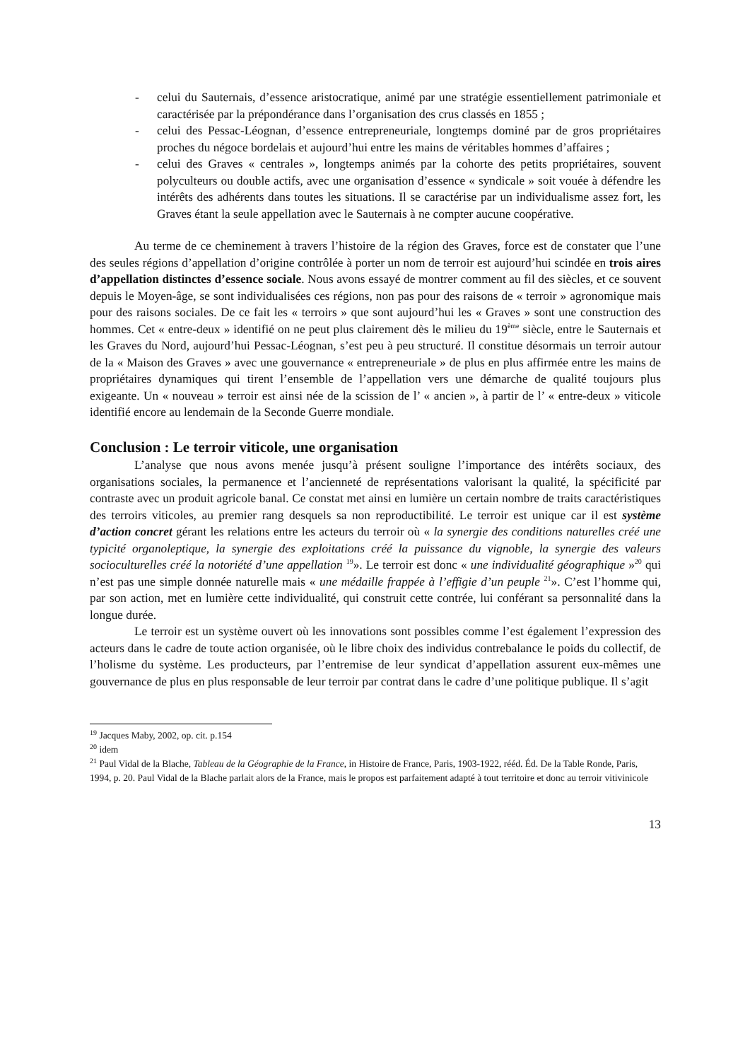- celui du Sauternais, d’essence aristocratique, animé par une stratégie essentiellement patrimoniale et caractérisée par la prépondérance dans l’organisation des crus classés en 1855 ;
- celui des Pessac-Léognan, d’essence entrepreneuriale, longtemps dominé par de gros propriétaires proches du négoce bordelais et aujourd’hui entre les mains de véritables hommes d’affaires ;
- celui des Graves « centrales », longtemps animés par la cohorte des petits propriétaires, souvent polyculteurs ou double actifs, avec une organisation d’essence « syndicale » soit vouée à défendre les intérêts des adhérents dans toutes les situations. Il se caractérise par un individualisme assez fort, les Graves étant la seule appellation avec le Sauternais à ne compter aucune coopérative.
Au terme de ce cheminement à travers l’histoire de la région des Graves, force est de constater que l’une des seules régions d’appellation d’origine contrôlée à porter un nom de terroir est aujourd’hui scindée en trois aires d’appellation distinctes d’essence sociale. Nous avons essayé de montrer comment au fil des siècles, et ce souvent depuis le Moyen-âge, se sont individualisées ces régions, non pas pour des raisons de « terroir » agronomique mais pour des raisons sociales. De ce fait les « terroirs » que sont aujourd’hui les « Graves » sont une construction des hommes. Cet « entre-deux » identifié on ne peut plus clairement dès le milieu du 19<sup>ème</sup> siècle, entre le Sauternais et les Graves du Nord, aujourd’hui Pessac-Léognan, s’est peu à peu structuré. Il constitue désormais un terroir autour de la « Maison des Graves » avec une gouvernance « entrepreneuriale » de plus en plus affirmée entre les mains de propriétaires dynamiques qui tirent l’ensemble de l’appellation vers une démarche de qualité toujours plus exigeante. Un « nouveau » terroir est ainsi née de la scission de l’ « ancien », à partir de l’ « entre-deux » viticole identifié encore au lendemain de la Seconde Guerre mondiale.
Conclusion : Le terroir viticole, une organisation
L’analyse que nous avons menée jusqu’à présent souligne l’importance des intérêts sociaux, des organisations sociales, la permanence et l’ancienneté de représentations valorisant la qualité, la spécificité par contraste avec un produit agricole banal. Ce constat met ainsi en lumière un certain nombre de traits caractéristiques des terroirs viticoles, au premier rang desquels sa non reproductibilité. Le terroir est unique car il est système d’action concret gérant les relations entre les acteurs du terroir où « la synergie des conditions naturelles créé une typicité organoleptique, la synergie des exploitations créé la puissance du vignoble, la synergie des valeurs socioculturelles créé la notoriété d’une appellation <sup>19</sup>». Le terroir est donc « une individualité géographique »<sup>20</sup> qui n’est pas une simple donnée naturelle mais « une médaille frappée à l’effigie d’un peuple <sup>21</sup>». C’est l’homme qui, par son action, met en lumière cette individualité, qui construit cette contrée, lui conférant sa personnalité dans la longue durée.
Le terroir est un système ouvert où les innovations sont possibles comme l’est également l’expression des acteurs dans le cadre de toute action organisée, où le libre choix des individus contrebalance le poids du collectif, de l’holisme du système. Les producteurs, par l’entremise de leur syndicat d’appellation assurent eux-mêmes une gouvernance de plus en plus responsable de leur terroir par contrat dans le cadre d’une politique publique. Il s’agit
<sup>19</sup> Jacques Maby, 2002, op. cit. p.154
<sup>20</sup> idem
<sup>21</sup> Paul Vidal de la Blache, Tableau de la Géographie de la France, in Histoire de France, Paris, 1903-1922, rééd. Éd. De la Table Ronde, Paris, 1994, p. 20. Paul Vidal de la Blache parlait alors de la France, mais le propos est parfaitement adapté à tout territoire et donc au terroir vitivinicole
13